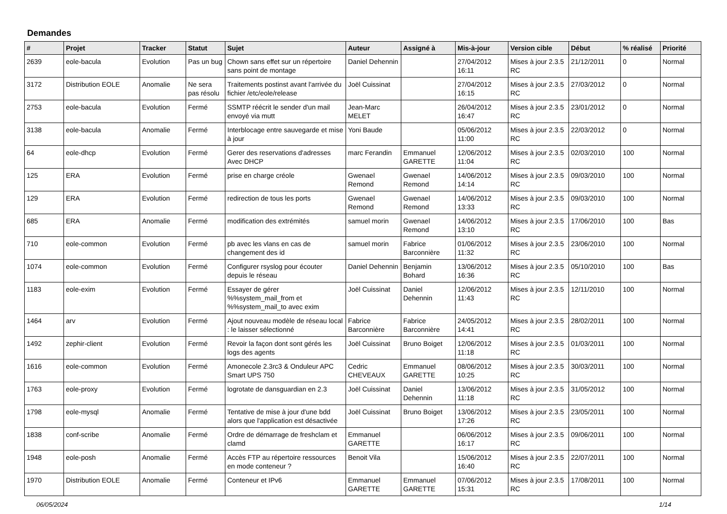Demandes
| # | Projet | Tracker | Statut | Sujet | Auteur | Assigné à | Mis-à-jour | Version cible | Début | % réalisé | Priorité |
| --- | --- | --- | --- | --- | --- | --- | --- | --- | --- | --- | --- |
| 2639 | eole-bacula | Evolution | Pas un bug | Chown sans effet sur un répertoire sans point de montage | Daniel Dehennin | | 27/04/2012 16:11 | Mises à jour 2.3.5 RC | 21/12/2011 | 0 | Normal |
| 3172 | Distribution EOLE | Anomalie | Ne sera pas résolu | Traitements postinst avant l'arrivée du fichier /etc/eole/release | Joël Cuissinat | | 27/04/2012 16:15 | Mises à jour 2.3.5 RC | 27/03/2012 | 0 | Normal |
| 2753 | eole-bacula | Evolution | Fermé | SSMTP réécrit le sender d'un mail envoyé via mutt | Jean-Marc MELET | | 26/04/2012 16:47 | Mises à jour 2.3.5 RC | 23/01/2012 | 0 | Normal |
| 3138 | eole-bacula | Anomalie | Fermé | Interblocage entre sauvegarde et mise à jour | Yoni Baude | | 05/06/2012 11:00 | Mises à jour 2.3.5 RC | 22/03/2012 | 0 | Normal |
| 64 | eole-dhcp | Evolution | Fermé | Gerer des reservations d'adresses Avec DHCP | marc Ferandin | Emmanuel GARETTE | 12/06/2012 11:04 | Mises à jour 2.3.5 RC | 02/03/2010 | 100 | Normal |
| 125 | ERA | Evolution | Fermé | prise en charge créole | Gwenael Remond | Gwenael Remond | 14/06/2012 14:14 | Mises à jour 2.3.5 RC | 09/03/2010 | 100 | Normal |
| 129 | ERA | Evolution | Fermé | redirection de tous les ports | Gwenael Remond | Gwenael Remond | 14/06/2012 13:33 | Mises à jour 2.3.5 RC | 09/03/2010 | 100 | Normal |
| 685 | ERA | Anomalie | Fermé | modification des extrémités | samuel morin | Gwenael Remond | 14/06/2012 13:10 | Mises à jour 2.3.5 RC | 17/06/2010 | 100 | Bas |
| 710 | eole-common | Evolution | Fermé | pb avec les vlans en cas de changement des id | samuel morin | Fabrice Barconnière | 01/06/2012 11:32 | Mises à jour 2.3.5 RC | 23/06/2010 | 100 | Normal |
| 1074 | eole-common | Evolution | Fermé | Configurer rsyslog pour écouter depuis le réseau | Daniel Dehennin | Benjamin Bohard | 13/06/2012 16:36 | Mises à jour 2.3.5 RC | 05/10/2010 | 100 | Bas |
| 1183 | eole-exim | Evolution | Fermé | Essayer de gérer %%system_mail_from et %%system_mail_to avec exim | Joël Cuissinat | Daniel Dehennin | 12/06/2012 11:43 | Mises à jour 2.3.5 RC | 12/11/2010 | 100 | Normal |
| 1464 | arv | Evolution | Fermé | Ajout nouveau modèle de réseau local : le laisser sélectionné | Fabrice Barconnière | Fabrice Barconnière | 24/05/2012 14:41 | Mises à jour 2.3.5 RC | 28/02/2011 | 100 | Normal |
| 1492 | zephir-client | Evolution | Fermé | Revoir la façon dont sont gérés les logs des agents | Joël Cuissinat | Bruno Boiget | 12/06/2012 11:18 | Mises à jour 2.3.5 RC | 01/03/2011 | 100 | Normal |
| 1616 | eole-common | Evolution | Fermé | Amonecole 2.3rc3 & Onduleur APC Smart UPS 750 | Cedric CHEVEAUX | Emmanuel GARETTE | 08/06/2012 10:25 | Mises à jour 2.3.5 RC | 30/03/2011 | 100 | Normal |
| 1763 | eole-proxy | Evolution | Fermé | logrotate de dansguardian en 2.3 | Joël Cuissinat | Daniel Dehennin | 13/06/2012 11:18 | Mises à jour 2.3.5 RC | 31/05/2012 | 100 | Normal |
| 1798 | eole-mysql | Anomalie | Fermé | Tentative de mise à jour d'une bdd alors que l'application est désactivée | Joël Cuissinat | Bruno Boiget | 13/06/2012 17:26 | Mises à jour 2.3.5 RC | 23/05/2011 | 100 | Normal |
| 1838 | conf-scribe | Anomalie | Fermé | Ordre de démarrage de freshclam et clamd | Emmanuel GARETTE | | 06/06/2012 16:17 | Mises à jour 2.3.5 RC | 09/06/2011 | 100 | Normal |
| 1948 | eole-posh | Anomalie | Fermé | Accès FTP au répertoire ressources en mode conteneur ? | Benoit Vila | | 15/06/2012 16:40 | Mises à jour 2.3.5 RC | 22/07/2011 | 100 | Normal |
| 1970 | Distribution EOLE | Anomalie | Fermé | Conteneur et IPv6 | Emmanuel GARETTE | Emmanuel GARETTE | 07/06/2012 15:31 | Mises à jour 2.3.5 RC | 17/08/2011 | 100 | Normal |
06/05/2024 1/14